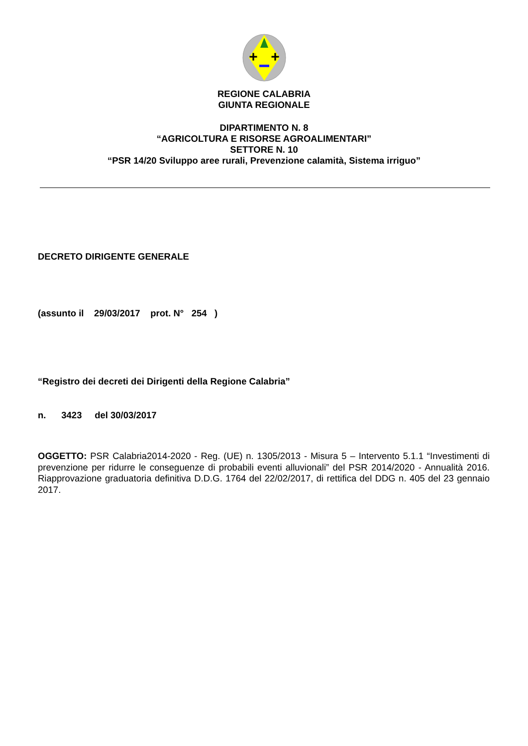+
+
REGIONE CALABRIA
GIUNTA REGIONALE
DIPARTIMENTO N. 8
“AGRICOLTURA E RISORSE AGROALIMENTARI”
SETTORE N. 10
“PSR 14/20 Sviluppo aree rurali, Prevenzione calamità, Sistema irriguo”
DECRETO DIRIGENTE GENERALE
(assunto il 29/03/2017 prot. N° 254 )
“Registro dei decreti dei Dirigenti della Regione Calabria”
n. 3423 del 30/03/2017
OGGETTO: PSR Calabria2014-2020 - Reg. (UE) n. 1305/2013 - Misura 5 – Intervento 5.1.1 “Investimenti di prevenzione per ridurre le conseguenze di probabili eventi alluvionali” del PSR 2014/2020 - Annualità 2016. Riapprovazione graduatoria definitiva D.D.G. 1764 del 22/02/2017, di rettifica del DDG n. 405 del 23 gennaio 2017.